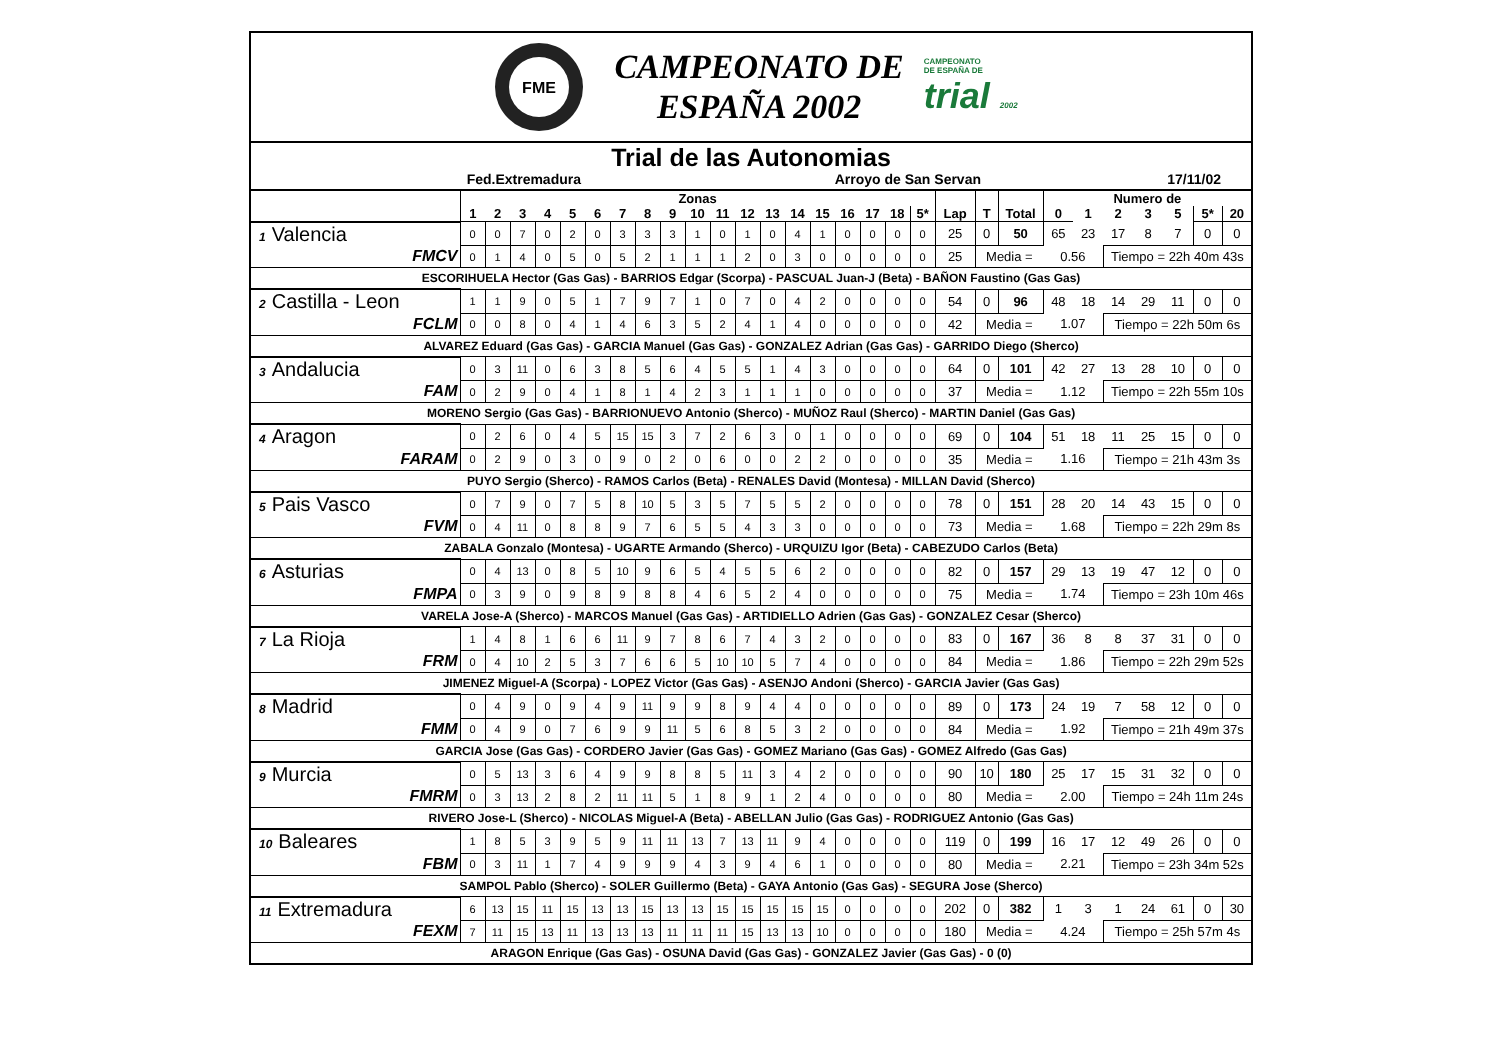FME
CAMPEONATO DE
ESPAÑA 2002
CAMPEONATO
DE ESPAÑA DE
trial 2002
Trial de las Autonomias
Fed.Extremadura Arroyo de San Servan 17/11/02
| | Zonas | | | | | | | | | | | | | | | | | | | | | | Numero de | | | | | | |
| --- | --- | --- | --- | --- | --- | --- | --- | --- | --- | --- | --- | --- | --- | --- | --- | --- | --- | --- | --- | --- | --- | --- | --- | --- | --- | --- | --- | --- | --- |
| | 1 | 2 | 3 | 4 | 5 | 6 | 7 | 8 | 9 | 10 | 11 | 12 | 13 | 14 | 15 | 16 | 17 | 18 | 5* | Lap | T | Total | 0 | 1 | 2 | 3 | 5 | 5* | 20 |
| 1 Valencia | 0 | 0 | 7 | 0 | 2 | 0 | 3 | 3 | 3 | 1 | 0 | 1 | 0 | 4 | 1 | 0 | 0 | 0 | 0 | 25 | 0 | 50 | 65 | 23 | 17 | 8 | 7 | 0 | 0 |
| FMCV | 0 | 1 | 4 | 0 | 5 | 0 | 5 | 2 | 1 | 1 | 1 | 2 | 0 | 3 | 0 | 0 | 0 | 0 | 0 | 25 | Media = | | 0.56 | | Tiempo = 22h 40m 43s | | | | |
| ESCORIHUELA Hector (Gas Gas) - BARRIOS Edgar (Scorpa) - PASCUAL Juan-J (Beta) - BAÑON Faustino (Gas Gas) | | | | | | | | | | | | | | | | | | | | | | | | | | | | | |
| 2 Castilla - Leon | 1 | 1 | 9 | 0 | 5 | 1 | 7 | 9 | 7 | 1 | 0 | 7 | 0 | 4 | 2 | 0 | 0 | 0 | 0 | 54 | 0 | 96 | 48 | 18 | 14 | 29 | 11 | 0 | 0 |
| FCLM | 0 | 0 | 8 | 0 | 4 | 1 | 4 | 6 | 3 | 5 | 2 | 4 | 1 | 4 | 0 | 0 | 0 | 0 | 0 | 42 | Media = | | 1.07 | | Tiempo = 22h 50m 6s | | | | |
| ALVAREZ Eduard (Gas Gas) - GARCIA Manuel (Gas Gas) - GONZALEZ Adrian (Gas Gas) - GARRIDO Diego (Sherco) | | | | | | | | | | | | | | | | | | | | | | | | | | | | | |
| 3 Andalucia | 0 | 3 | 11 | 0 | 6 | 3 | 8 | 5 | 6 | 4 | 5 | 5 | 1 | 4 | 3 | 0 | 0 | 0 | 0 | 64 | 0 | 101 | 42 | 27 | 13 | 28 | 10 | 0 | 0 |
| FAM | 0 | 2 | 9 | 0 | 4 | 1 | 8 | 1 | 4 | 2 | 3 | 1 | 1 | 1 | 0 | 0 | 0 | 0 | 0 | 37 | Media = | | 1.12 | | Tiempo = 22h 55m 10s | | | | |
| MORENO Sergio (Gas Gas) - BARRIONUEVO Antonio (Sherco) - MUÑOZ Raul (Sherco) - MARTIN Daniel (Gas Gas) | | | | | | | | | | | | | | | | | | | | | | | | | | | | | |
| 4 Aragon | 0 | 2 | 6 | 0 | 4 | 5 | 15 | 15 | 3 | 7 | 2 | 6 | 3 | 0 | 1 | 0 | 0 | 0 | 0 | 69 | 0 | 104 | 51 | 18 | 11 | 25 | 15 | 0 | 0 |
| FARAM | 0 | 2 | 9 | 0 | 3 | 0 | 9 | 0 | 2 | 0 | 6 | 0 | 0 | 2 | 2 | 0 | 0 | 0 | 0 | 35 | Media = | | 1.16 | | Tiempo = 21h 43m 3s | | | | |
| PUYO Sergio (Sherco) - RAMOS Carlos (Beta) - RENALES David (Montesa) - MILLAN David (Sherco) | | | | | | | | | | | | | | | | | | | | | | | | | | | | | |
| 5 Pais Vasco | 0 | 7 | 9 | 0 | 7 | 5 | 8 | 10 | 5 | 3 | 5 | 7 | 5 | 5 | 2 | 0 | 0 | 0 | 0 | 78 | 0 | 151 | 28 | 20 | 14 | 43 | 15 | 0 | 0 |
| FVM | 0 | 4 | 11 | 0 | 8 | 8 | 9 | 7 | 6 | 5 | 5 | 4 | 3 | 3 | 0 | 0 | 0 | 0 | 0 | 73 | Media = | | 1.68 | | Tiempo = 22h 29m 8s | | | | |
| ZABALA Gonzalo (Montesa) - UGARTE Armando (Sherco) - URQUIZU Igor (Beta) - CABEZUDO Carlos (Beta) | | | | | | | | | | | | | | | | | | | | | | | | | | | | | |
| 6 Asturias | 0 | 4 | 13 | 0 | 8 | 5 | 10 | 9 | 6 | 5 | 4 | 5 | 5 | 6 | 2 | 0 | 0 | 0 | 0 | 82 | 0 | 157 | 29 | 13 | 19 | 47 | 12 | 0 | 0 |
| FMPA | 0 | 3 | 9 | 0 | 9 | 8 | 9 | 8 | 8 | 4 | 6 | 5 | 2 | 4 | 0 | 0 | 0 | 0 | 0 | 75 | Media = | | 1.74 | | Tiempo = 23h 10m 46s | | | | |
| VARELA Jose-A (Sherco) - MARCOS Manuel (Gas Gas) - ARTIDIELLO Adrien (Gas Gas) - GONZALEZ Cesar (Sherco) | | | | | | | | | | | | | | | | | | | | | | | | | | | | | |
| 7 La Rioja | 1 | 4 | 8 | 1 | 6 | 6 | 11 | 9 | 7 | 8 | 6 | 7 | 4 | 3 | 2 | 0 | 0 | 0 | 0 | 83 | 0 | 167 | 36 | 8 | 8 | 37 | 31 | 0 | 0 |
| FRM | 0 | 4 | 10 | 2 | 5 | 3 | 7 | 6 | 6 | 5 | 10 | 10 | 5 | 7 | 4 | 0 | 0 | 0 | 0 | 84 | Media = | | 1.86 | | Tiempo = 22h 29m 52s | | | | |
| JIMENEZ Miguel-A (Scorpa) - LOPEZ Victor (Gas Gas) - ASENJO Andoni (Sherco) - GARCIA Javier (Gas Gas) | | | | | | | | | | | | | | | | | | | | | | | | | | | | | |
| 8 Madrid | 0 | 4 | 9 | 0 | 9 | 4 | 9 | 11 | 9 | 9 | 8 | 9 | 4 | 4 | 0 | 0 | 0 | 0 | 0 | 89 | 0 | 173 | 24 | 19 | 7 | 58 | 12 | 0 | 0 |
| FMM | 0 | 4 | 9 | 0 | 7 | 6 | 9 | 9 | 11 | 5 | 6 | 8 | 5 | 3 | 2 | 0 | 0 | 0 | 0 | 84 | Media = | | 1.92 | | Tiempo = 21h 49m 37s | | | | |
| GARCIA Jose (Gas Gas) - CORDERO Javier (Gas Gas) - GOMEZ Mariano (Gas Gas) - GOMEZ Alfredo (Gas Gas) | | | | | | | | | | | | | | | | | | | | | | | | | | | | | |
| 9 Murcia | 0 | 5 | 13 | 3 | 6 | 4 | 9 | 9 | 8 | 8 | 5 | 11 | 3 | 4 | 2 | 0 | 0 | 0 | 0 | 90 | 10 | 180 | 25 | 17 | 15 | 31 | 32 | 0 | 0 |
| FMRM | 0 | 3 | 13 | 2 | 8 | 2 | 11 | 11 | 5 | 1 | 8 | 9 | 1 | 2 | 4 | 0 | 0 | 0 | 0 | 80 | Media = | | 2.00 | | Tiempo = 24h 11m 24s | | | | |
| RIVERO Jose-L (Sherco) - NICOLAS Miguel-A (Beta) - ABELLAN Julio (Gas Gas) - RODRIGUEZ Antonio (Gas Gas) | | | | | | | | | | | | | | | | | | | | | | | | | | | | | |
| 10 Baleares | 1 | 8 | 5 | 3 | 9 | 5 | 9 | 11 | 11 | 13 | 7 | 13 | 11 | 9 | 4 | 0 | 0 | 0 | 0 | 119 | 0 | 199 | 16 | 17 | 12 | 49 | 26 | 0 | 0 |
| FBM | 0 | 3 | 11 | 1 | 7 | 4 | 9 | 9 | 9 | 4 | 3 | 9 | 4 | 6 | 1 | 0 | 0 | 0 | 0 | 80 | Media = | | 2.21 | | Tiempo = 23h 34m 52s | | | | |
| SAMPOL Pablo (Sherco) - SOLER Guillermo (Beta) - GAYA Antonio (Gas Gas) - SEGURA Jose (Sherco) | | | | | | | | | | | | | | | | | | | | | | | | | | | | | |
| 11 Extremadura | 6 | 13 | 15 | 11 | 15 | 13 | 13 | 15 | 13 | 13 | 15 | 15 | 15 | 15 | 15 | 0 | 0 | 0 | 0 | 202 | 0 | 382 | 1 | 3 | 1 | 24 | 61 | 0 | 30 |
| FEXM | 7 | 11 | 15 | 13 | 11 | 13 | 13 | 13 | 11 | 11 | 11 | 15 | 13 | 13 | 10 | 0 | 0 | 0 | 0 | 180 | Media = | | 4.24 | | Tiempo = 25h 57m 4s | | | | |
| ARAGON Enrique (Gas Gas) - OSUNA David (Gas Gas) - GONZALEZ Javier (Gas Gas) - 0 (0) | | | | | | | | | | | | | | | | | | | | | | | | | | | | | |